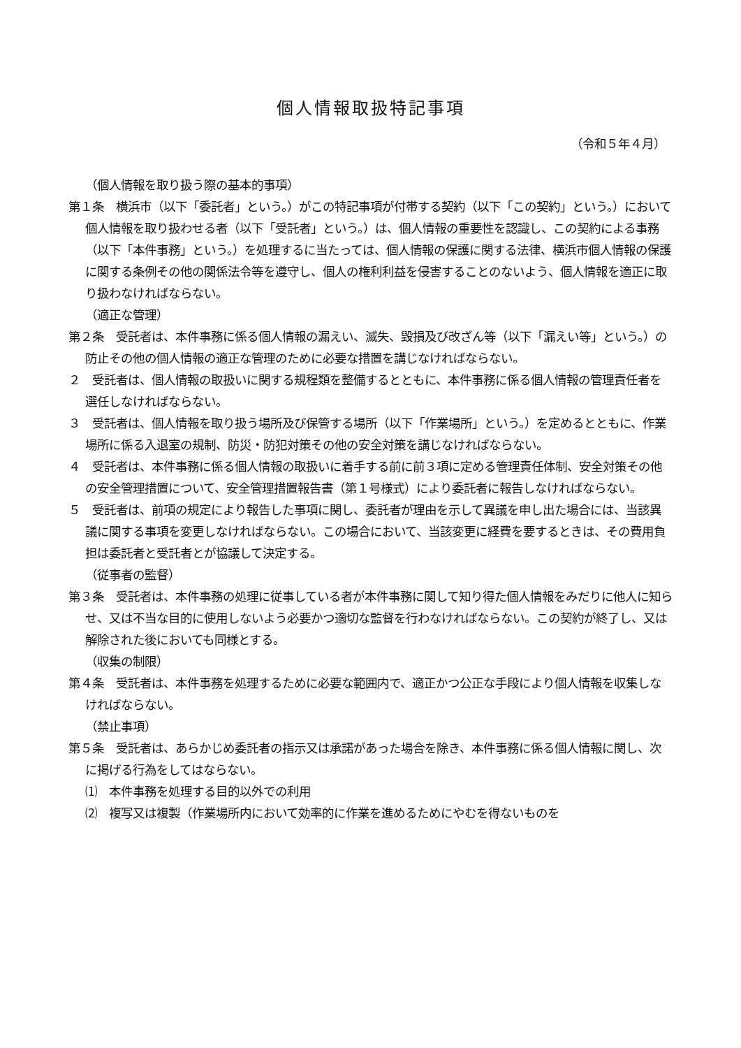個人情報取扱特記事項
（令和５年４月）
（個人情報を取り扱う際の基本的事項）
第１条　横浜市（以下「委託者」という。）がこの特記事項が付帯する契約（以下「この契約」という。）において個人情報を取り扱わせる者（以下「受託者」という。）は、個人情報の重要性を認識し、この契約による事務（以下「本件事務」という。）を処理するに当たっては、個人情報の保護に関する法律、横浜市個人情報の保護に関する条例その他の関係法令等を遵守し、個人の権利利益を侵害することのないよう、個人情報を適正に取り扱わなければならない。
（適正な管理）
第２条　受託者は、本件事務に係る個人情報の漏えい、滅失、毀損及び改ざん等（以下「漏えい等」という。）の防止その他の個人情報の適正な管理のために必要な措置を講じなければならない。
２　受託者は、個人情報の取扱いに関する規程類を整備するとともに、本件事務に係る個人情報の管理責任者を選任しなければならない。
３　受託者は、個人情報を取り扱う場所及び保管する場所（以下「作業場所」という。）を定めるとともに、作業場所に係る入退室の規制、防災・防犯対策その他の安全対策を講じなければならない。
４　受託者は、本件事務に係る個人情報の取扱いに着手する前に前３項に定める管理責任体制、安全対策その他の安全管理措置について、安全管理措置報告書（第１号様式）により委託者に報告しなければならない。
５　受託者は、前項の規定により報告した事項に関し、委託者が理由を示して異議を申し出た場合には、当該異議に関する事項を変更しなければならない。この場合において、当該変更に経費を要するときは、その費用負担は委託者と受託者とが協議して決定する。
（従事者の監督）
第３条　受託者は、本件事務の処理に従事している者が本件事務に関して知り得た個人情報をみだりに他人に知らせ、又は不当な目的に使用しないよう必要かつ適切な監督を行わなければならない。この契約が終了し、又は解除された後においても同様とする。
（収集の制限）
第４条　受託者は、本件事務を処理するために必要な範囲内で、適正かつ公正な手段により個人情報を収集しなければならない。
（禁止事項）
第５条　受託者は、あらかじめ委託者の指示又は承諾があった場合を除き、本件事務に係る個人情報に関し、次に掲げる行為をしてはならない。
⑴　本件事務を処理する目的以外での利用
⑵　複写又は複製（作業場所内において効率的に作業を進めるためにやむを得ないものを